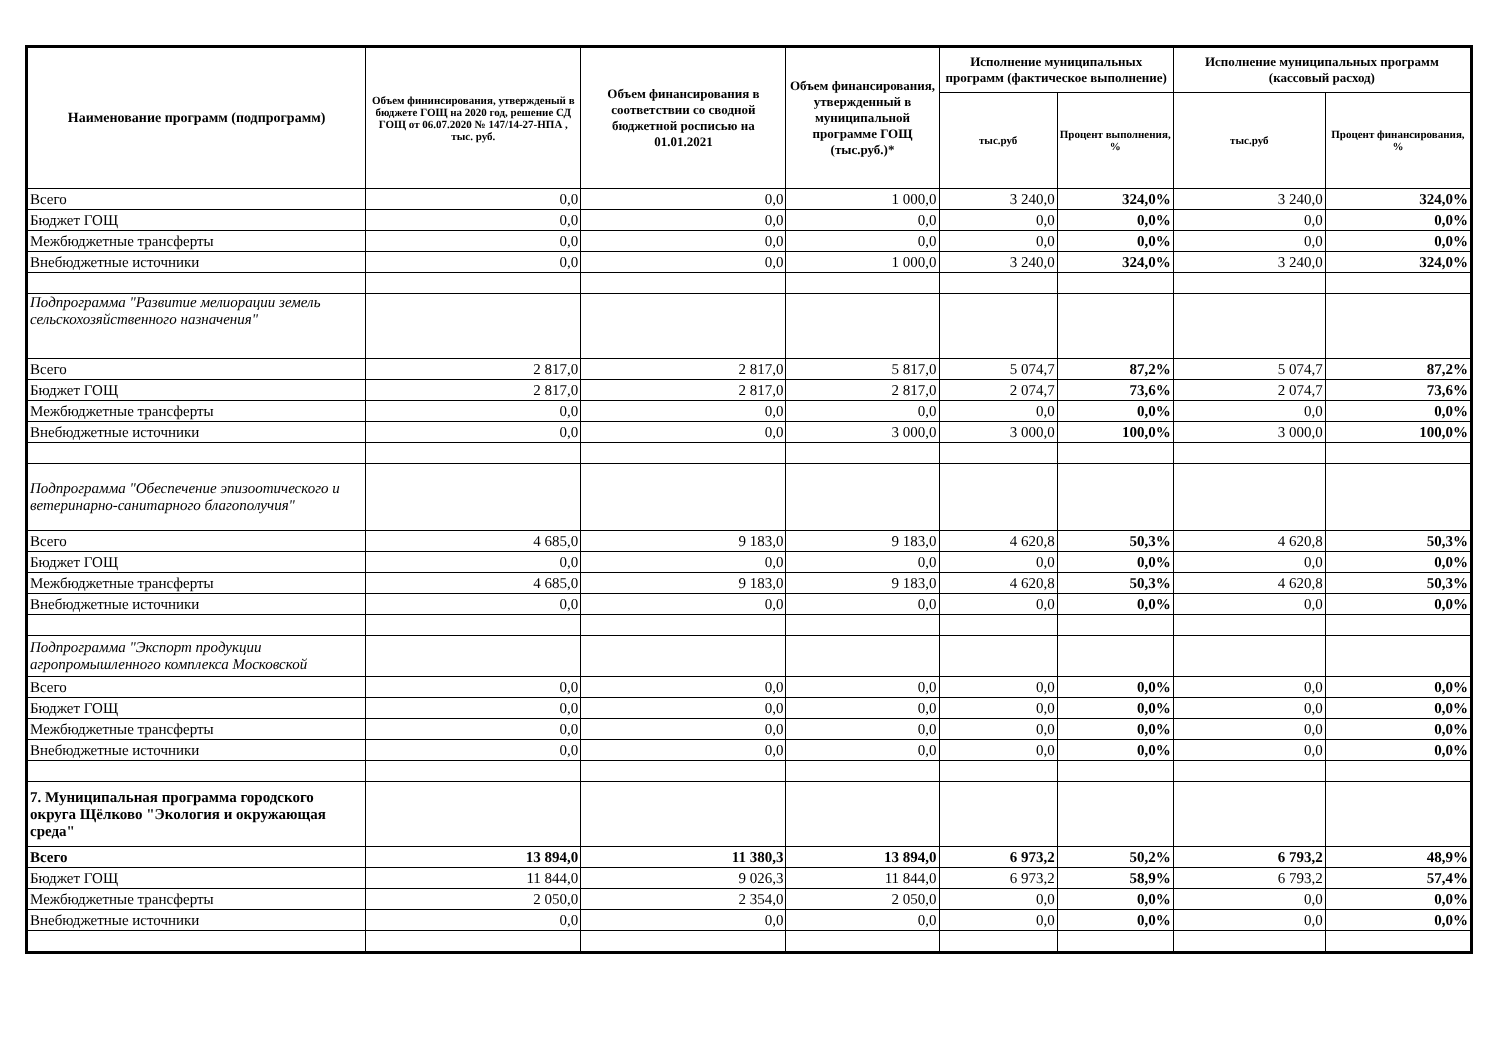| Наименование программ (подпрограмм) | Объем фининсирования, утвержденый в бюджете ГОЩ на 2020 год, решение СД ГОЩ от 06.07.2020 № 147/14-27-НПА , тыс. руб. | Объем финансирования в соответствии со сводной бюджетной росписью на 01.01.2021 | Объем финансирования, утвержденный в муниципальной программе ГОЩ (тыс.руб.)* | Исполнение муниципальных программ (фактическое выполнение) | | Исполнение муниципальных программ (кассовый расход) | |
| --- | --- | --- | --- | --- | --- | --- | --- |
| | | | | тыс.руб | Процент выполнения, % | тыс.руб | Процент финансирования, % |
| Всего | 0,0 | 0,0 | 1 000,0 | 3 240,0 | 324,0% | 3 240,0 | 324,0% |
| Бюджет ГОЩ | 0,0 | 0,0 | 0,0 | 0,0 | 0,0% | 0,0 | 0,0% |
| Межбюджетные трансферты | 0,0 | 0,0 | 0,0 | 0,0 | 0,0% | 0,0 | 0,0% |
| Внебюджетные источники | 0,0 | 0,0 | 1 000,0 | 3 240,0 | 324,0% | 3 240,0 | 324,0% |
| Подпрограмма "Развитие мелиорации земель сельскохозяйственного назначения" | | | | | | | |
| Всего | 2 817,0 | 2 817,0 | 5 817,0 | 5 074,7 | 87,2% | 5 074,7 | 87,2% |
| Бюджет ГОЩ | 2 817,0 | 2 817,0 | 2 817,0 | 2 074,7 | 73,6% | 2 074,7 | 73,6% |
| Межбюджетные трансферты | 0,0 | 0,0 | 0,0 | 0,0 | 0,0% | 0,0 | 0,0% |
| Внебюджетные источники | 0,0 | 0,0 | 3 000,0 | 3 000,0 | 100,0% | 3 000,0 | 100,0% |
| Подпрограмма "Обеспечение эпизоотического и ветеринарно-санитарного благополучия" | | | | | | | |
| Всего | 4 685,0 | 9 183,0 | 9 183,0 | 4 620,8 | 50,3% | 4 620,8 | 50,3% |
| Бюджет ГОЩ | 0,0 | 0,0 | 0,0 | 0,0 | 0,0% | 0,0 | 0,0% |
| Межбюджетные трансферты | 4 685,0 | 9 183,0 | 9 183,0 | 4 620,8 | 50,3% | 4 620,8 | 50,3% |
| Внебюджетные источники | 0,0 | 0,0 | 0,0 | 0,0 | 0,0% | 0,0 | 0,0% |
| Подпрограмма "Экспорт продукции агропромышленного комплекса Московской | | | | | | | |
| Всего | 0,0 | 0,0 | 0,0 | 0,0 | 0,0% | 0,0 | 0,0% |
| Бюджет ГОЩ | 0,0 | 0,0 | 0,0 | 0,0 | 0,0% | 0,0 | 0,0% |
| Межбюджетные трансферты | 0,0 | 0,0 | 0,0 | 0,0 | 0,0% | 0,0 | 0,0% |
| Внебюджетные источники | 0,0 | 0,0 | 0,0 | 0,0 | 0,0% | 0,0 | 0,0% |
| 7. Муниципальная программа городского округа Щёлково "Экология и окружающая среда" | | | | | | | |
| Всего | 13 894,0 | 11 380,3 | 13 894,0 | 6 973,2 | 50,2% | 6 793,2 | 48,9% |
| Бюджет ГОЩ | 11 844,0 | 9 026,3 | 11 844,0 | 6 973,2 | 58,9% | 6 793,2 | 57,4% |
| Межбюджетные трансферты | 2 050,0 | 2 354,0 | 2 050,0 | 0,0 | 0,0% | 0,0 | 0,0% |
| Внебюджетные источники | 0,0 | 0,0 | 0,0 | 0,0 | 0,0% | 0,0 | 0,0% |